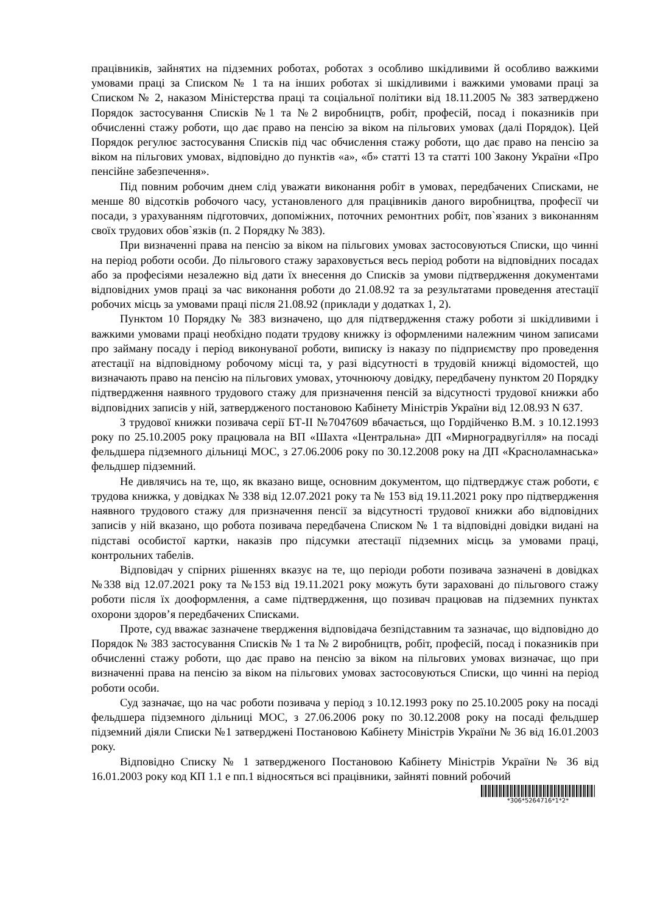працівників, зайнятих на підземних роботах, роботах з особливо шкідливими й особливо важкими умовами праці за Списком № 1 та на інших роботах зі шкідливими і важкими умовами праці за Списком № 2, наказом Міністерства праці та соціальної політики від 18.11.2005 № 383 затверджено Порядок застосування Списків №1 та №2 виробництв, робіт, професій, посад і показників при обчисленні стажу роботи, що дає право на пенсію за віком на пільгових умовах (далі Порядок). Цей Порядок регулює застосування Списків під час обчислення стажу роботи, що дає право на пенсію за віком на пільгових умовах, відповідно до пунктів «а», «б» статті 13 та статті 100 Закону України «Про пенсійне забезпечення».
Під повним робочим днем слід уважати виконання робіт в умовах, передбачених Списками, не менше 80 відсотків робочого часу, установленого для працівників даного виробництва, професії чи посади, з урахуванням підготовчих, допоміжних, поточних ремонтних робіт, пов`язаних з виконанням своїх трудових обов`язків (п. 2 Порядку № 383).
При визначенні права на пенсію за віком на пільгових умовах застосовуються Списки, що чинні на період роботи особи. До пільгового стажу зараховується весь період роботи на відповідних посадах або за професіями незалежно від дати їх внесення до Списків за умови підтвердження документами відповідних умов праці за час виконання роботи до 21.08.92 та за результатами проведення атестації робочих місць за умовами праці після 21.08.92 (приклади у додатках 1, 2).
Пунктом 10 Порядку № 383 визначено, що для підтвердження стажу роботи зі шкідливими і важкими умовами праці необхідно подати трудову книжку із оформленими належним чином записами про займану посаду і період виконуваної роботи, виписку із наказу по підприємству про проведення атестації на відповідному робочому місці та, у разі відсутності в трудовій книжці відомостей, що визначають право на пенсію на пільгових умовах, уточнюючу довідку, передбачену пунктом 20 Порядку підтвердження наявного трудового стажу для призначення пенсій за відсутності трудової книжки або відповідних записів у ній, затвердженого постановою Кабінету Міністрів України від 12.08.93 N 637.
З трудової книжки позивача серії БТ-ІІ №7047609 вбачається, що Гордійченко В.М. з 10.12.1993 року по 25.10.2005 року працювала на ВП «Шахта «Центральна» ДП «Мирноградвугілля» на посаді фельдшера підземного дільниці МОС, з 27.06.2006 року по 30.12.2008 року на ДП «Красноламнаська» фельдшер підземний.
Не дивлячись на те, що, як вказано вище, основним документом, що підтверджує стаж роботи, є трудова книжка, у довідках № 338 від 12.07.2021 року та № 153 від 19.11.2021 року про підтвердження наявного трудового стажу для призначення пенсії за відсутності трудової книжки або відповідних записів у ній вказано, що робота позивача передбачена Списком № 1 та відповідні довідки видані на підставі особистої картки, наказів про підсумки атестації підземних місць за умовами праці, контрольних табелів.
Відповідач у спірних рішеннях вказує на те, що періоди роботи позивача зазначені в довідках №338 від 12.07.2021 року та №153 від 19.11.2021 року можуть бути зараховані до пільгового стажу роботи після їх дооформлення, а саме підтвердження, що позивач працював на підземних пунктах охорони здоров’я передбачених Списками.
Проте, суд вважає зазначене твердження відповідача безпідставним та зазначає, що відповідно до Порядок № 383 застосування Списків № 1 та № 2 виробництв, робіт, професій, посад і показників при обчисленні стажу роботи, що дає право на пенсію за віком на пільгових умовах визначає, що при визначенні права на пенсію за віком на пільгових умовах застосовуються Списки, що чинні на період роботи особи.
Суд зазначає, що на час роботи позивача у період з 10.12.1993 року по 25.10.2005 року на посаді фельдшера підземного дільниці МОС, з 27.06.2006 року по 30.12.2008 року на посаді фельдшер підземний діяли Списки №1 затверджені Постановою Кабінету Міністрів України № 36 від 16.01.2003 року.
Відповідно Списку № 1 затвердженого Постановою Кабінету Міністрів України № 36 від 16.01.2003 року код КП 1.1 е пп.1 відносяться всі працівники, зайняті повний робочий
*306*5264716*1*2*